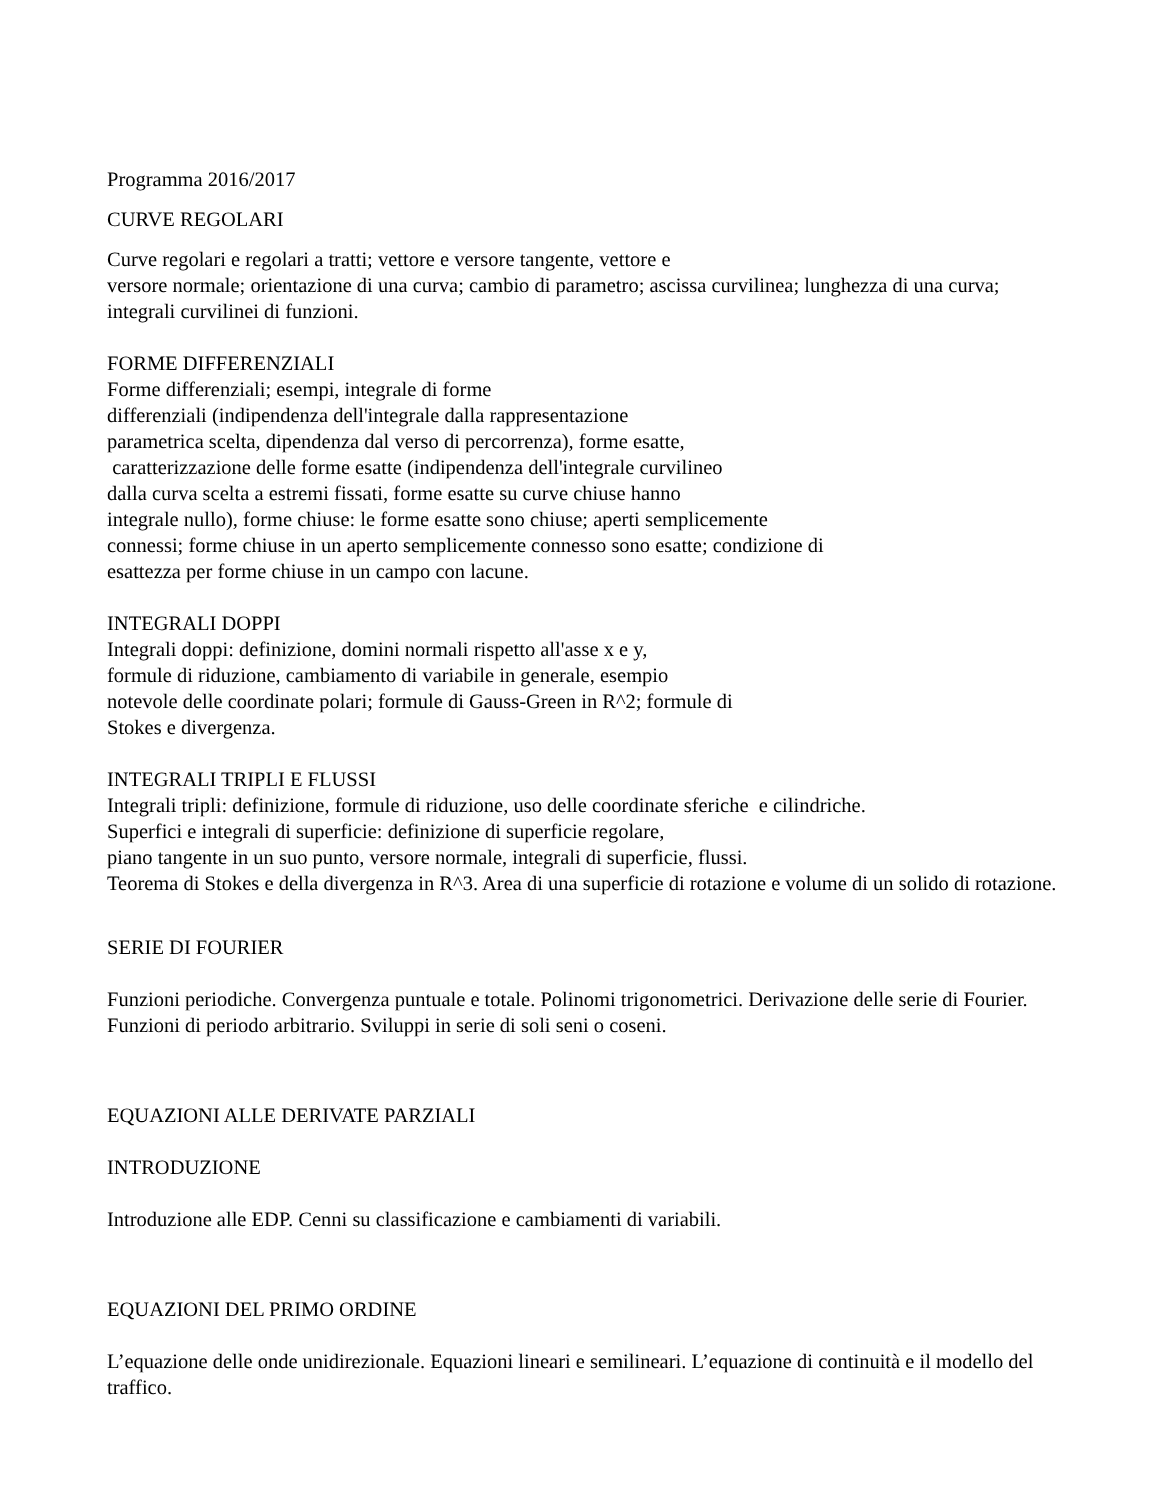Programma 2016/2017
CURVE REGOLARI
Curve regolari e regolari a tratti; vettore e versore tangente, vettore e
versore normale; orientazione di una curva; cambio di parametro; ascissa curvilinea; lunghezza di una curva; integrali curvilinei di funzioni.
FORME DIFFERENZIALI
Forme differenziali; esempi, integrale di forme
differenziali (indipendenza dell'integrale dalla rappresentazione
parametrica scelta, dipendenza dal verso di percorrenza), forme esatte,
caratterizzazione delle forme esatte (indipendenza dell'integrale curvilineo
dalla curva scelta a estremi fissati, forme esatte su curve chiuse hanno
integrale nullo), forme chiuse: le forme esatte sono chiuse; aperti semplicemente
connessi; forme chiuse in un aperto semplicemente connesso sono esatte; condizione di
esattezza per forme chiuse in un campo con lacune.
INTEGRALI DOPPI
Integrali doppi: definizione, domini normali rispetto all'asse x e y,
formule di riduzione, cambiamento di variabile in generale, esempio
notevole delle coordinate polari; formule di Gauss-Green in R^2; formule di
Stokes e divergenza.
INTEGRALI TRIPLI E FLUSSI
Integrali tripli: definizione, formule di riduzione, uso delle coordinate sferiche e cilindriche.
Superfici e integrali di superficie: definizione di superficie regolare,
piano tangente in un suo punto, versore normale, integrali di superficie, flussi.
Teorema di Stokes e della divergenza in R^3. Area di una superficie di rotazione e volume di un solido di rotazione.
SERIE DI FOURIER
Funzioni periodiche. Convergenza puntuale e totale. Polinomi trigonometrici. Derivazione delle serie di Fourier. Funzioni di periodo arbitrario. Sviluppi in serie di soli seni o coseni.
EQUAZIONI ALLE DERIVATE PARZIALI
INTRODUZIONE
Introduzione alle EDP. Cenni su classificazione e cambiamenti di variabili.
EQUAZIONI DEL PRIMO ORDINE
L’equazione delle onde unidirezionale. Equazioni lineari e semilineari. L’equazione di continuità e il modello del traffico.